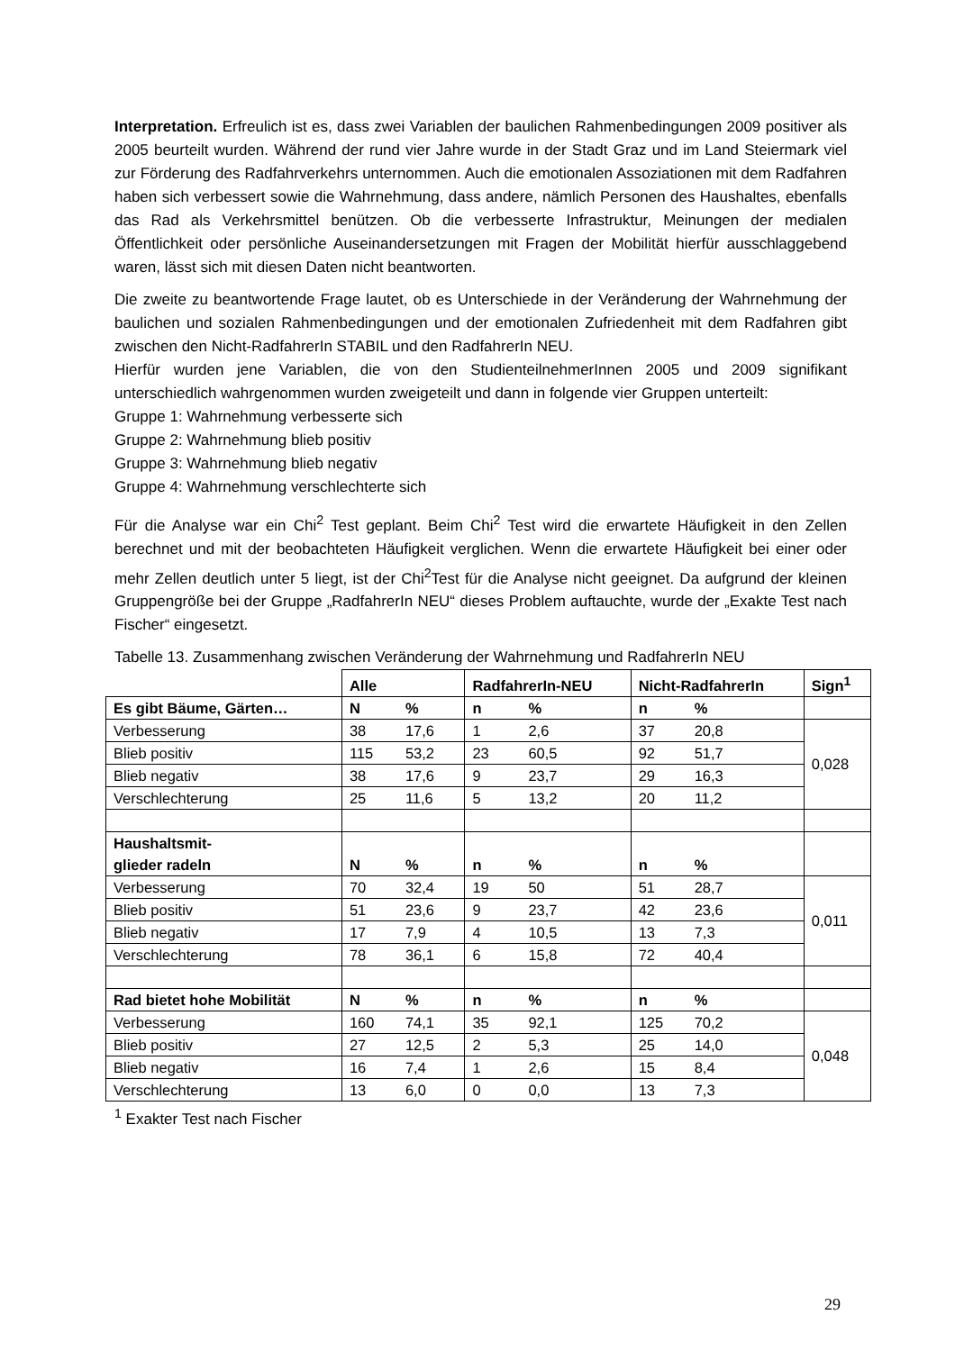Interpretation. Erfreulich ist es, dass zwei Variablen der baulichen Rahmenbedingungen 2009 positiver als 2005 beurteilt wurden. Während der rund vier Jahre wurde in der Stadt Graz und im Land Steiermark viel zur Förderung des Radfahrverkehrs unternommen. Auch die emotionalen Assoziationen mit dem Radfahren haben sich verbessert sowie die Wahrnehmung, dass andere, nämlich Personen des Haushaltes, ebenfalls das Rad als Verkehrsmittel benützen. Ob die verbesserte Infrastruktur, Meinungen der medialen Öffentlichkeit oder persönliche Auseinandersetzungen mit Fragen der Mobilität hierfür ausschlaggebend waren, lässt sich mit diesen Daten nicht beantworten.
Die zweite zu beantwortende Frage lautet, ob es Unterschiede in der Veränderung der Wahrnehmung der baulichen und sozialen Rahmenbedingungen und der emotionalen Zufriedenheit mit dem Radfahren gibt zwischen den Nicht-RadfahrerIn STABIL und den RadfahrerIn NEU.
Hierfür wurden jene Variablen, die von den StudienteilnehmerInnen 2005 und 2009 signifikant unterschiedlich wahrgenommen wurden zweigeteilt und dann in folgende vier Gruppen unterteilt:
Gruppe 1: Wahrnehmung verbesserte sich
Gruppe 2: Wahrnehmung blieb positiv
Gruppe 3: Wahrnehmung blieb negativ
Gruppe 4: Wahrnehmung verschlechterte sich
Für die Analyse war ein Chi<sup>2</sup> Test geplant. Beim Chi<sup>2</sup> Test wird die erwartete Häufigkeit in den Zellen berechnet und mit der beobachteten Häufigkeit verglichen. Wenn die erwartete Häufigkeit bei einer oder mehr Zellen deutlich unter 5 liegt, ist der Chi<sup>2</sup>Test für die Analyse nicht geeignet. Da aufgrund der kleinen Gruppengröße bei der Gruppe „RadfahrerIn NEU“ dieses Problem auftauchte, wurde der „Exakte Test nach Fischer“ eingesetzt.
Tabelle 13. Zusammenhang zwischen Veränderung der Wahrnehmung und RadfahrerIn NEU
| | Alle | RadfahrerIn-NEU | Nicht-RadfahrerIn | Sign<sup>1</sup> |
| Es gibt Bäume, Gärten… | N % | n % | n % | |
| Verbesserung | 38 17,6 | 1 2,6 | 37 20,8 | 0,028 |
| Blieb positiv | 115 53,2 | 23 60,5 | 92 51,7 | |
| Blieb negativ | 38 17,6 | 9 23,7 | 29 16,3 | |
| Verschlechterung | 25 11,6 | 5 13,2 | 20 11,2 | |
| Haushaltsmit- glieder radeln | N % | n % | n % | |
| Verbesserung | 70 32,4 | 19 50 | 51 28,7 | 0,011 |
| Blieb positiv | 51 23,6 | 9 23,7 | 42 23,6 | |
| Blieb negativ | 17 7,9 | 4 10,5 | 13 7,3 | |
| Verschlechterung | 78 36,1 | 6 15,8 | 72 40,4 | |
| Rad bietet hohe Mobilität | N % | n % | n % | |
| Verbesserung | 160 74,1 | 35 92,1 | 125 70,2 | 0,048 |
| Blieb positiv | 27 12,5 | 2 5,3 | 25 14,0 | |
| Blieb negativ | 16 7,4 | 1 2,6 | 15 8,4 | |
| Verschlechterung | 13 6,0 | 0 0,0 | 13 7,3 | |
<sup>1</sup> Exakter Test nach Fischer
29